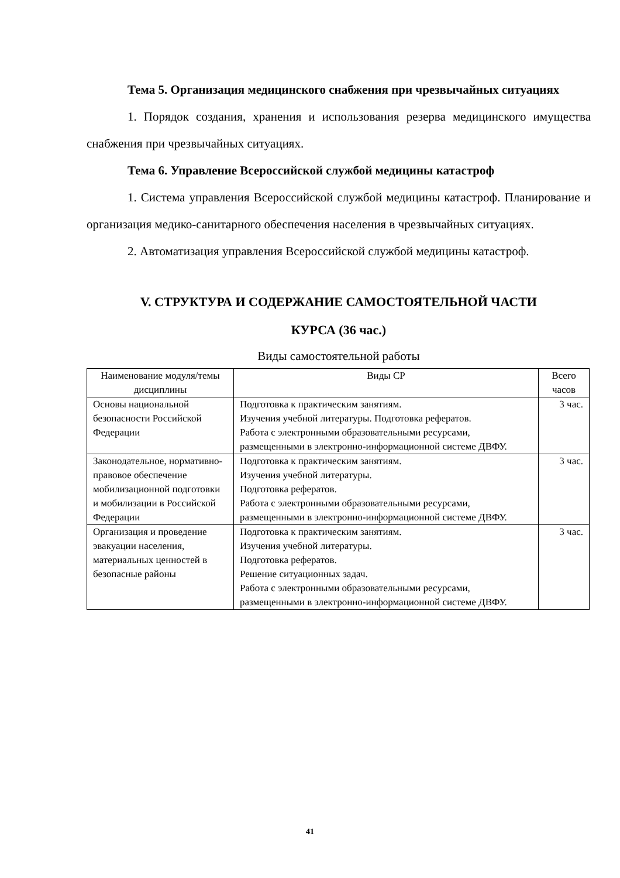Тема 5. Организация медицинского снабжения при чрезвычайных ситуациях
1. Порядок создания, хранения и использования резерва медицинского имущества снабжения при чрезвычайных ситуациях.
Тема 6. Управление Всероссийской службой медицины катастроф
1. Система управления Всероссийской службой медицины катастроф. Планирование и организация медико-санитарного обеспечения населения в чрезвычайных ситуациях.
2. Автоматизация управления Всероссийской службой медицины катастроф.
V. СТРУКТУРА И СОДЕРЖАНИЕ САМОСТОЯТЕЛЬНОЙ ЧАСТИ
КУРСА (36 час.)
Виды самостоятельной работы
| Наименование модуля/темы дисциплины | Виды СР | Всего часов |
| --- | --- | --- |
| Основы национальной безопасности Российской Федерации | Подготовка к практическим занятиям. Изучения учебной литературы. Подготовка рефератов. Работа с электронными образовательными ресурсами, размещенными в электронно-информационной системе ДВФУ. | 3 час. |
| Законодательное, нормативно-правовое обеспечение мобилизационной подготовки и мобилизации в Российской Федерации | Подготовка к практическим занятиям. Изучения учебной литературы. Подготовка рефератов. Работа с электронными образовательными ресурсами, размещенными в электронно-информационной системе ДВФУ. | 3 час. |
| Организация и проведение эвакуации населения, материальных ценностей в безопасные районы | Подготовка к практическим занятиям. Изучения учебной литературы. Подготовка рефератов. Решение ситуационных задач. Работа с электронными образовательными ресурсами, размещенными в электронно-информационной системе ДВФУ. | 3 час. |
41